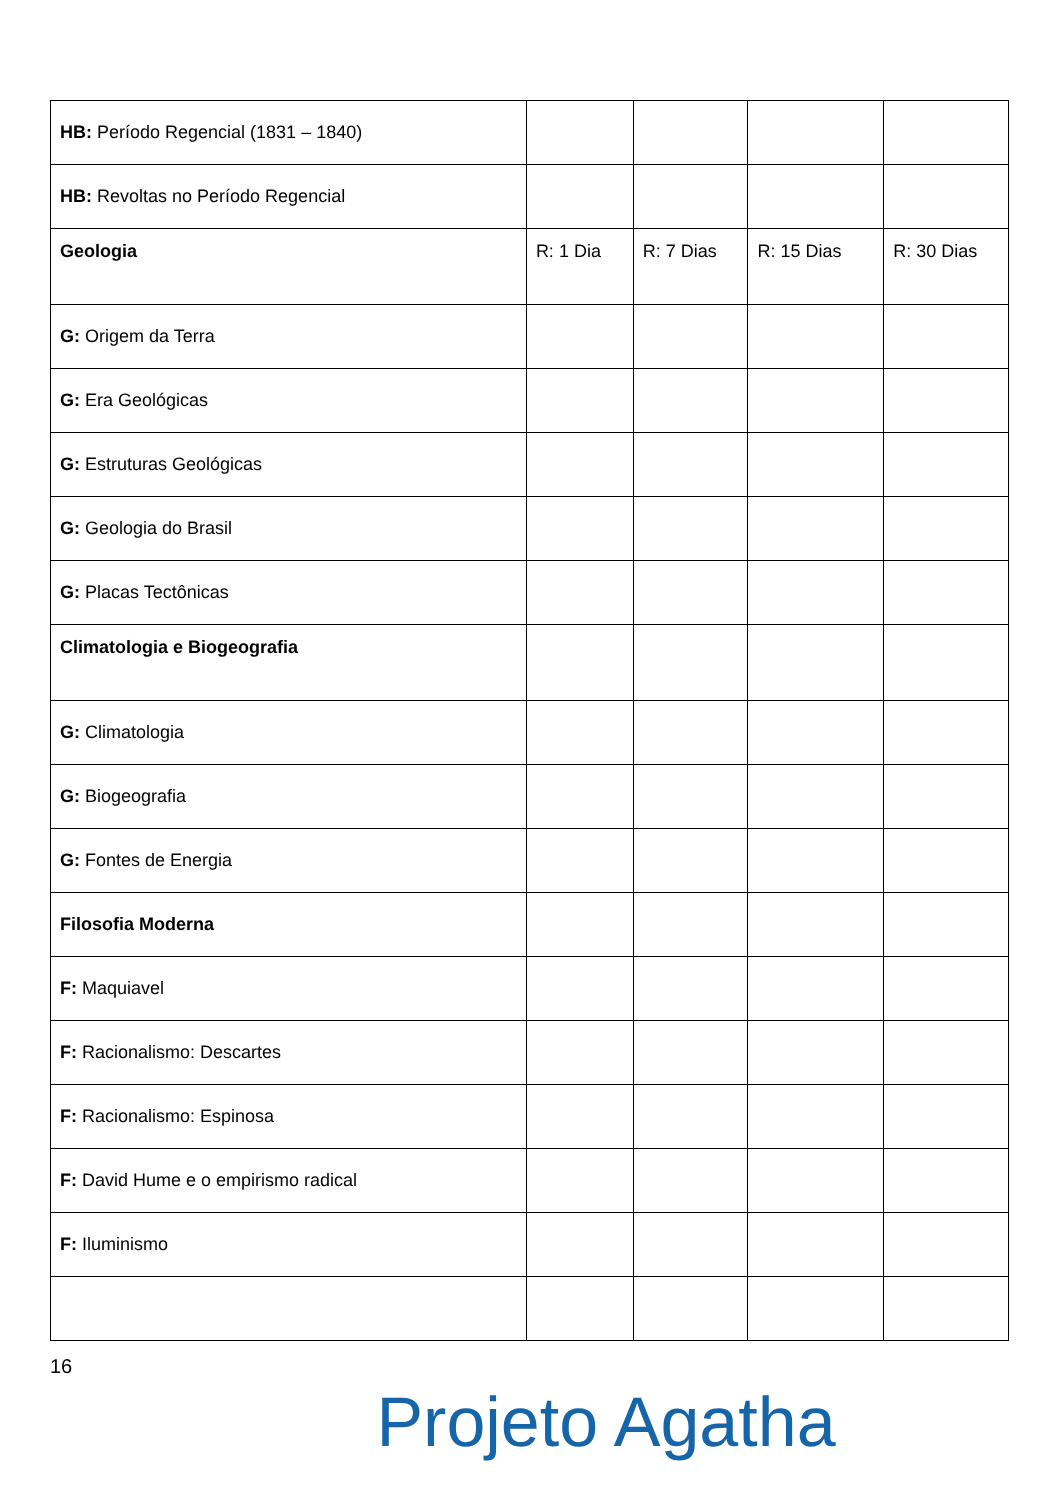| HB: Período Regencial (1831 – 1840) | | | | |
| HB: Revoltas no Período Regencial | | | | |
| Geologia | R: 1 Dia | R: 7 Dias | R: 15 Dias | R: 30 Dias |
| G: Origem da Terra | | | | |
| G: Era Geológicas | | | | |
| G: Estruturas Geológicas | | | | |
| G: Geologia do Brasil | | | | |
| G: Placas Tectônicas | | | | |
| Climatologia e Biogeografia | | | | |
| G: Climatologia | | | | |
| G: Biogeografia | | | | |
| G: Fontes de Energia | | | | |
| Filosofia Moderna | | | | |
| F: Maquiavel | | | | |
| F: Racionalismo: Descartes | | | | |
| F: Racionalismo: Espinosa | | | | |
| F: David Hume e o empirismo radical | | | | |
| F: Iluminismo | | | | |
16
Projeto Agatha